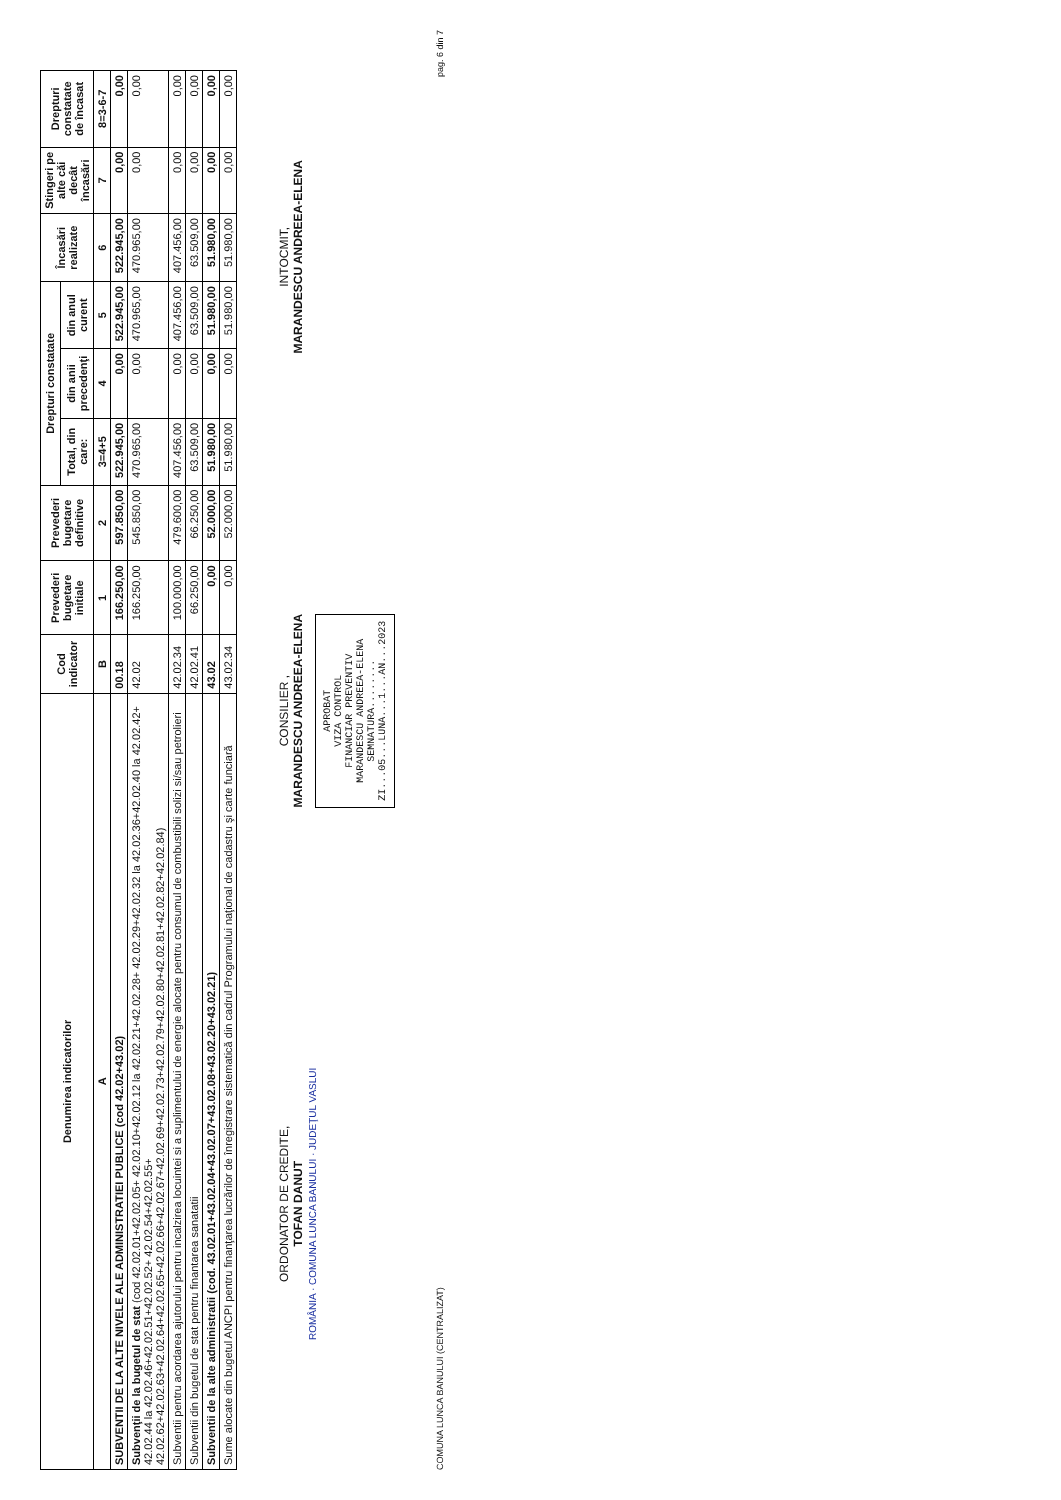| Denumirea indicatorilor | Cod indicator | Prevederi bugetare initiale | Prevederi bugetare definitive | Drepturi constatate | | | Încasări realizate | Stingeri pe alte căi decât încasări | Drepturi constatate de încasat |
| --- | --- | --- | --- | --- | --- | --- | --- | --- | --- |
| | | | | Total, din care: | din anii precedenţi | din anul curent | | | |
| A | B | 1 | 2 | 3=4+5 | 4 | 5 | 6 | 7 | 8=3-6-7 |
| SUBVENTII DE LA ALTE NIVELE ALE ADMINISTRATIEI PUBLICE (cod 42.02+43.02) | 00.18 | 166.250,00 | 597.850,00 | 522.945,00 | 0,00 | 522.945,00 | 522.945,00 | 0,00 | 0,00 |
| Subvenţii de la bugetul de stat (cod 42.02.01+42.02.05+ 42.02.10+42.02.12 la 42.02.21+42.02.28+ 42.02.29+42.02.32 la 42.02.36+42.02.40 la 42.02.42+ 42.02.44 la 42.02.46+42.02.51+42.02.52+ 42.02.54+42.02.55+ 42.02.62+42.02.63+42.02.64+42.02.65+42.02.66+42.02.67+42.02.69+42.02.73+42.02.79+42.02.80+42.02.81+42.02.82+42.02.84) | 42.02 | 166.250,00 | 545.850,00 | 470.965,00 | 0,00 | 470.965,00 | 470.965,00 | 0,00 | 0,00 |
| Subventii pentru acordarea ajutorului pentru incalzirea locuintei si a suplimentului de energie alocate pentru consumul de combustibili solizi si/sau petrolieri | 42.02.34 | 100.000,00 | 479.600,00 | 407.456,00 | 0,00 | 407.456,00 | 407.456,00 | 0,00 | 0,00 |
| Subventii din bugetul de stat pentru finantarea sanatatii | 42.02.41 | 66.250,00 | 66.250,00 | 63.509,00 | 0,00 | 63.509,00 | 63.509,00 | 0,00 | 0,00 |
| Subventii de la alte administratii (cod. 43.02.01+43.02.04+43.02.07+43.02.08+43.02.20+43.02.21) | 43.02 | 0,00 | 52.000,00 | 51.980,00 | 0,00 | 51.980,00 | 51.980,00 | 0,00 | 0,00 |
| Sume alocate din bugetul ANCPI pentru finanţarea lucrărilor de înregistrare sistematică din cadrul Programului naţional de cadastru şi carte funciară | 43.02.34 | 0,00 | 52.000,00 | 51.980,00 | 0,00 | 51.980,00 | 51.980,00 | 0,00 | 0,00 |
ORDONATOR DE CREDITE,
TOFAN DANUT
ROMÂNIA · COMUNA LUNCA BANULUI · JUDEŢUL VASLUI
CONSILIER ,
MARANDESCU ANDREEA-ELENA
APROBAT
VIZA CONTROL
FINANCIAR PREVENTIV
MARANDESCU ANDREEA-ELENA
SEMNATURA........
ZI...05...LUNA...1...AN...2023
INTOCMIT,
MARANDESCU ANDREEA-ELENA
COMUNA LUNCA BANULUI (CENTRALIZAT) pag. 6 din 7